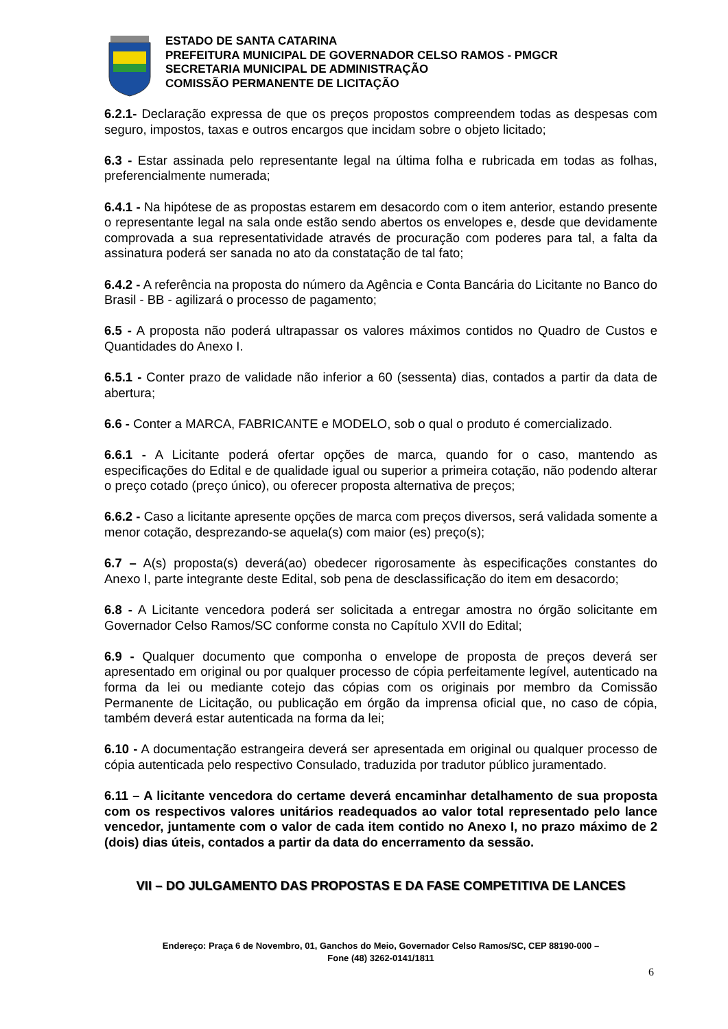ESTADO DE SANTA CATARINA
PREFEITURA MUNICIPAL DE GOVERNADOR CELSO RAMOS - PMGCR
SECRETARIA MUNICIPAL DE ADMINISTRAÇÃO
COMISSÃO PERMANENTE DE LICITAÇÃO
6.2.1- Declaração expressa de que os preços propostos compreendem todas as despesas com seguro, impostos, taxas e outros encargos que incidam sobre o objeto licitado;
6.3 - Estar assinada pelo representante legal na última folha e rubricada em todas as folhas, preferencialmente numerada;
6.4.1 - Na hipótese de as propostas estarem em desacordo com o item anterior, estando presente o representante legal na sala onde estão sendo abertos os envelopes e, desde que devidamente comprovada a sua representatividade através de procuração com poderes para tal, a falta da assinatura poderá ser sanada no ato da constatação de tal fato;
6.4.2 - A referência na proposta do número da Agência e Conta Bancária do Licitante no Banco do Brasil - BB - agilizará o processo de pagamento;
6.5 - A proposta não poderá ultrapassar os valores máximos contidos no Quadro de Custos e Quantidades do Anexo I.
6.5.1 - Conter prazo de validade não inferior a 60 (sessenta) dias, contados a partir da data de abertura;
6.6 - Conter a MARCA, FABRICANTE e MODELO, sob o qual o produto é comercializado.
6.6.1 - A Licitante poderá ofertar opções de marca, quando for o caso, mantendo as especificações do Edital e de qualidade igual ou superior a primeira cotação, não podendo alterar o preço cotado (preço único), ou oferecer proposta alternativa de preços;
6.6.2 - Caso a licitante apresente opções de marca com preços diversos, será validada somente a menor cotação, desprezando-se aquela(s) com maior (es) preço(s);
6.7 – A(s) proposta(s) deverá(ao) obedecer rigorosamente às especificações constantes do Anexo I, parte integrante deste Edital, sob pena de desclassificação do item em desacordo;
6.8 - A Licitante vencedora poderá ser solicitada a entregar amostra no órgão solicitante em Governador Celso Ramos/SC conforme consta no Capítulo XVII do Edital;
6.9 - Qualquer documento que componha o envelope de proposta de preços deverá ser apresentado em original ou por qualquer processo de cópia perfeitamente legível, autenticado na forma da lei ou mediante cotejo das cópias com os originais por membro da Comissão Permanente de Licitação, ou publicação em órgão da imprensa oficial que, no caso de cópia, também deverá estar autenticada na forma da lei;
6.10 - A documentação estrangeira deverá ser apresentada em original ou qualquer processo de cópia autenticada pelo respectivo Consulado, traduzida por tradutor público juramentado.
6.11 – A licitante vencedora do certame deverá encaminhar detalhamento de sua proposta com os respectivos valores unitários readequados ao valor total representado pelo lance vencedor, juntamente com o valor de cada item contido no Anexo I, no prazo máximo de 2 (dois) dias úteis, contados a partir da data do encerramento da sessão.
VII – DO JULGAMENTO DAS PROPOSTAS E DA FASE COMPETITIVA DE LANCES
Endereço: Praça 6 de Novembro, 01, Ganchos do Meio, Governador Celso Ramos/SC, CEP 88190-000 –
Fone (48) 3262-0141/1811
6